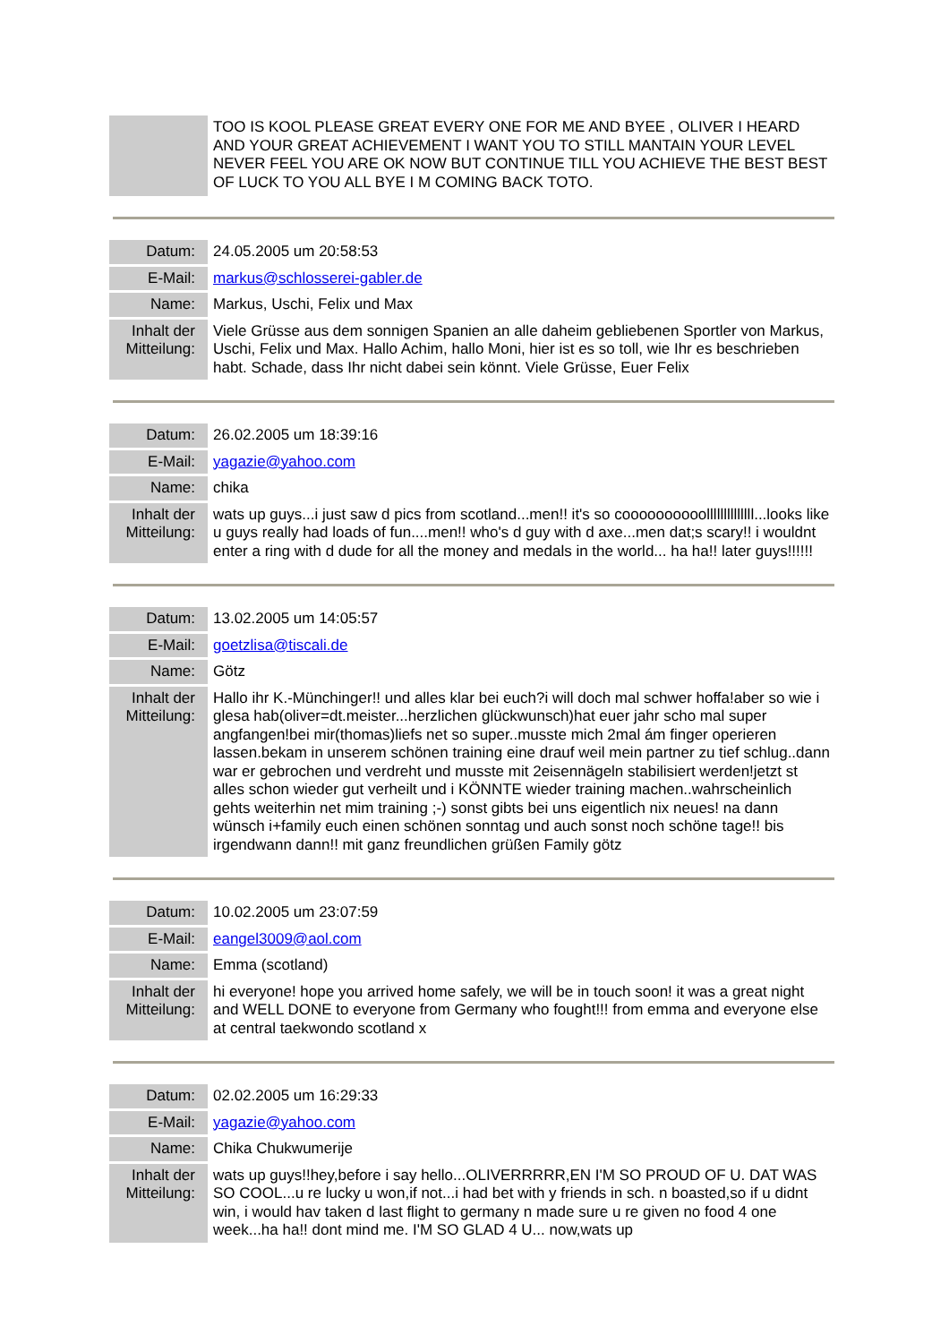| | TOO IS KOOL PLEASE GREAT EVERY ONE FOR ME AND BYEE , OLIVER I HEARD AND YOUR GREAT ACHIEVEMENT I WANT YOU TO STILL MANTAIN YOUR LEVEL NEVER FEEL YOU ARE OK NOW BUT CONTINUE TILL YOU ACHIEVE THE BEST BEST OF LUCK TO YOU ALL BYE I M COMING BACK TOTO. |
| Datum: | 24.05.2005 um 20:58:53 |
| E-Mail: | markus@schlosserei-gabler.de |
| Name: | Markus, Uschi, Felix und Max |
| Inhalt der Mitteilung: | Viele Grüsse aus dem sonnigen Spanien an alle daheim gebliebenen Sportler von Markus, Uschi, Felix und Max. Hallo Achim, hallo Moni, hier ist es so toll, wie Ihr es beschrieben habt. Schade, dass Ihr nicht dabei sein könnt. Viele Grüsse, Euer Felix |
| Datum: | 26.02.2005 um 18:39:16 |
| E-Mail: | yagazie@yahoo.com |
| Name: | chika |
| Inhalt der Mitteilung: | wats up guys...i just saw d pics from scotland...men!! it's so coooooooooollllllllllllll...looks like u guys really had loads of fun....men!! who's d guy with d axe...men dat;s scary!! i wouldnt enter a ring with d dude for all the money and medals in the world... ha ha!! later guys!!!!!! |
| Datum: | 13.02.2005 um 14:05:57 |
| E-Mail: | goetzlisa@tiscali.de |
| Name: | Götz |
| Inhalt der Mitteilung: | Hallo ihr K.-Münchinger!! und alles klar bei euch?i will doch mal schwer hoffa!aber so wie i glesa hab(oliver=dt.meister...herzlichen glückwunsch)hat euer jahr scho mal super angfangen!bei mir(thomas)liefs net so super..musste mich 2mal ám finger operieren lassen.bekam in unserem schönen training eine drauf weil mein partner zu tief schlug..dann war er gebrochen und verdreht und musste mit 2eisennägeln stabilisiert werden!jetzt st alles schon wieder gut verheilt und i KÖNNTE wieder training machen..wahrscheinlich gehts weiterhin net mim training ;-) sonst gibts bei uns eigentlich nix neues! na dann wünsch i+family euch einen schönen sonntag und auch sonst noch schöne tage!! bis irgendwann dann!! mit ganz freundlichen grüßen Family götz |
| Datum: | 10.02.2005 um 23:07:59 |
| E-Mail: | eangel3009@aol.com |
| Name: | Emma (scotland) |
| Inhalt der Mitteilung: | hi everyone! hope you arrived home safely, we will be in touch soon! it was a great night and WELL DONE to everyone from Germany who fought!!! from emma and everyone else at central taekwondo scotland x |
| Datum: | 02.02.2005 um 16:29:33 |
| E-Mail: | yagazie@yahoo.com |
| Name: | Chika Chukwumerije |
| Inhalt der Mitteilung: | wats up guys!!hey,before i say hello...OLIVERRRRR,EN I'M SO PROUD OF U. DAT WAS SO COOL...u re lucky u won,if not...i had bet with y friends in sch. n boasted,so if u didnt win, i would hav taken d last flight to germany n made sure u re given no food 4 one week...ha ha!! dont mind me. I'M SO GLAD 4 U... now,wats up |